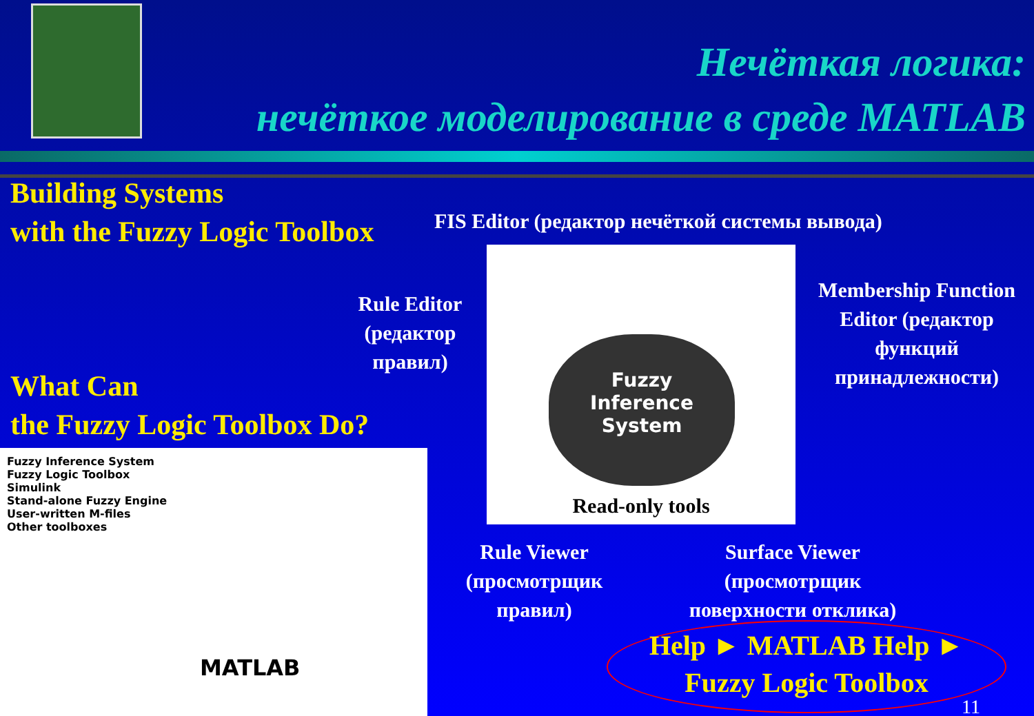Нечёткая логика:
нечёткое моделирование в среде MATLAB
Building Systems
with the Fuzzy Logic Toolbox
FIS Editor (редактор нечёткой системы вывода)
Rule Editor (редактор правил)
Membership Function Editor (редактор функций принадлежности)
What Can
the Fuzzy Logic Toolbox Do?
Fuzzy
Inference
System
Read-only tools
Fuzzy Inference System
Fuzzy Logic Toolbox
Simulink
Stand-alone Fuzzy Engine
User-written M-files
Other toolboxes
MATLAB
Rule Viewer (просмотрщик правил)
Surface Viewer (просмотрщик поверхности отклика)
Help ► MATLAB Help ►
Fuzzy Logic Toolbox
11